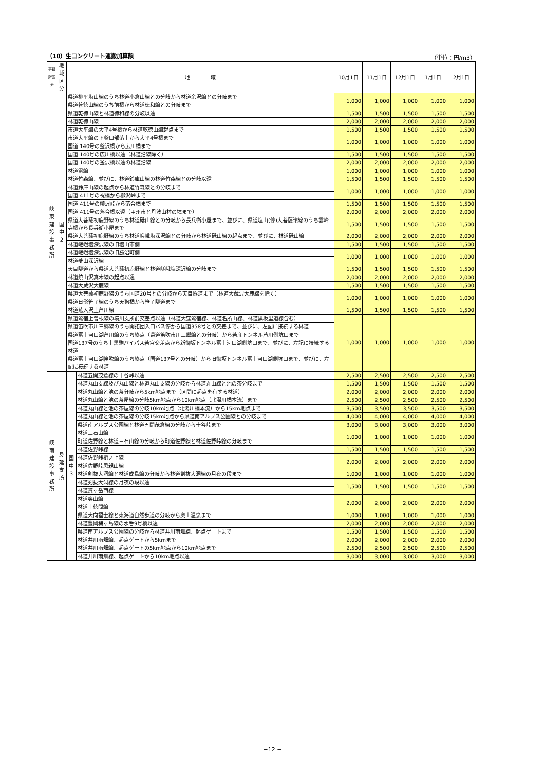（10）生コンクリート運搬加算額 （単位：円/m3）
| 事務所区分 | 地域 区分 | 地 域 | 10月1日 | 11月1日 | 12月1日 | 1月1日 | 2月1日 |
| --- | --- | --- | --- | --- | --- | --- | --- |
| 峡 東 建 設 事 務 所 | 国 中 2 | 県道柳平塩山線のうち林道小倉山線との分岐から林道余沢線との分岐まで | 1,000 | 1,000 | 1,000 | 1,000 | 1,000 |
| | | 県道乾徳山線のうち前橋から林道徳和線との分岐まで | | | | | |
| | | 県道乾徳山線と林道徳和線の分岐以遠 | 1,500 | 1,500 | 1,500 | 1,500 | 1,500 |
| | | 林道乾徳山線 | 2,000 | 2,000 | 2,000 | 2,000 | 2,000 |
| | | 市道大平線の大平4号橋から林道乾徳山線起点まで | 1,500 | 1,500 | 1,500 | 1,500 | 1,500 |
| | | 市道大平線の下釜口部落上から大平4号橋まで | 1,000 | 1,000 | 1,000 | 1,000 | 1,000 |
| | | 国道 140号の釜沢橋から広川橋まで | | | | | |
| | | 国道 140号の広川橋以遠（林道沿線除く） | 1,500 | 1,500 | 1,500 | 1,500 | 1,500 |
| | | 国道 140号の釜沢橋以遠の林道沿線 | 2,000 | 2,000 | 2,000 | 2,000 | 2,000 |
| | | 林道雷線 | 1,000 | 1,000 | 1,000 | 1,000 | 1,000 |
| | | 林道竹森線、並びに、林道鈴庫山線の林道竹森線との分岐以遠 | 1,500 | 1,500 | 1,500 | 1,500 | 1,500 |
| | | 林道鈴庫山線の起点から林道竹森線との分岐まで | 1,000 | 1,000 | 1,000 | 1,000 | 1,000 |
| | | 国道 411号の祝橋から柳沢峠まで | | | | | |
| | | 国道 411号の柳沢峠から落合橋まで | 1,500 | 1,500 | 1,500 | 1,500 | 1,500 |
| | | 国道 411号の落合橋以遠（甲州市と丹波山村の境まで） | 2,000 | 2,000 | 2,000 | 2,000 | 2,000 |
| | | 県道大菩薩初鹿野線のうち林道砥山線との分岐から長兵衛小屋まで、並びに、県道塩山(停)大菩薩嶺線のうち雲峰寺橋から長兵衛小屋まで | 1,500 | 1,500 | 1,500 | 1,500 | 1,500 |
| | | 県道大菩薩初鹿野線のうち林道嵯峨塩深沢線との分岐から林道砥山線の起点まで、並びに、林道砥山線 | 2,000 | 2,000 | 2,000 | 2,000 | 2,000 |
| | | 林道嵯峨塩深沢線の旧塩山市側 | 1,500 | 1,500 | 1,500 | 1,500 | 1,500 |
| | | 林道嵯峨塩深沢線の旧勝沼町側 | 1,000 | 1,000 | 1,000 | 1,000 | 1,000 |
| | | 林道菱山深沢線 | | | | | |
| | | 天目隧道から県道大菩薩初鹿野線と林道嵯峨塩深沢線の分岐まで | 1,500 | 1,500 | 1,500 | 1,500 | 1,500 |
| | | 林道焼山沢真木線の起点以遠 | 2,000 | 2,000 | 2,000 | 2,000 | 2,000 |
| | | 林道大蔵沢大鹿線 | 1,500 | 1,500 | 1,500 | 1,500 | 1,500 |
| | | 県道大菩薩初鹿野線のうち国道20号との分岐から天目隧道まで（林道大蔵沢大鹿線を除く） | 1,000 | 1,000 | 1,000 | 1,000 | 1,000 |
| | | 県道日影笹子線のうち天狗橋から笹子隧道まで | | | | | |
| | | 林道蕪入沢上芦川線 | 1,500 | 1,500 | 1,500 | 1,500 | 1,500 |
| | | 県道鶯宿上曽根線の境川支所前交差点以遠（林道大窪鶯宿線、林道名所山線、林道黒坂里道線含む） | 1,000 | 1,000 | 1,000 | 1,000 | 1,000 |
| | | 県道笛吹市川三郷線のうち開拓団入口バス停から国道358号との交差まで、並びに、左記に接続する林道 | | | | | |
| | | 県道富士河口湖芦川線のうち終点（県道笛吹市川三郷線との分岐）から若彦トンネル芦川側坑口まで | | | | | |
| | | 国道137号のうち上黒駒バイパス若宮交差点から新御坂トンネル富士河口湖側坑口まで、並びに、左記に接続する林道 | | | | | |
| | | 県道富士河口湖笛吹線のうち終点（国道137号との分岐）から旧御坂トンネル富士河口湖側坑口まで、並びに、左記に接続する林道 | | | | | |
| 峡 南 建 設 事 務 所 | 身 延 支 所 | 国 中 3 | 林道五開茂倉線の十谷峠以遠 | 2,500 | 2,500 | 2,500 | 2,500 | 2,500 |
| | | | 林道丸山支線及び丸山線と林道丸山支線の分岐から林道丸山線と池の茶分岐まで | 1,500 | 1,500 | 1,500 | 1,500 | 1,500 |
| | | | 林道丸山線と池の茶分岐から5km地点まで（区間に起点を有する林道） | 2,000 | 2,000 | 2,000 | 2,000 | 2,000 |
| | | | 林道丸山線と池の茶屋線の分岐5km地点から10km地点（北湯川橋本流）まで | 2,500 | 2,500 | 2,500 | 2,500 | 2,500 |
| | | | 林道丸山線と池の茶屋線の分岐10km地点（北湯川橋本流）から15km地点まで | 3,500 | 3,500 | 3,500 | 3,500 | 3,500 |
| | | | 林道丸山線と池の茶屋線の分岐15km地点から県道南アルプス公園線との分岐まで | 4,000 | 4,000 | 4,000 | 4,000 | 4,000 |
| | | | 県道南アルプス公園線と林道五開茂倉線の分岐から十谷峠まで | 3,000 | 3,000 | 3,000 | 3,000 | 3,000 |
| | | | 林道三石山線 | 1,000 | 1,000 | 1,000 | 1,000 | 1,000 |
| | | | 町道佐野線と林道三石山線の分岐から町道佐野線と林道佐野峠線の分岐まで | | | | | |
| | | | 林道佐野峠線 | 1,500 | 1,500 | 1,500 | 1,500 | 1,500 |
| | | | 林道佐野峠樋ノ上線 | 2,000 | 2,000 | 2,000 | 2,000 | 2,000 |
| | | | 林道佐野峠思親山線 | | | | | |
| | | | 林道剣抜大洞線と林道成島線の分岐から林道剣抜大洞線の月夜の段まで | 1,000 | 1,000 | 1,000 | 1,000 | 1,000 |
| | | | 林道剣抜大洞線の月夜の段以遠 | 1,500 | 1,500 | 1,500 | 1,500 | 1,500 |
| | | | 林道貫ヶ岳西線 | | | | | |
| | | | 林道奥山線 | 2,000 | 2,000 | 2,000 | 2,000 | 2,000 |
| | | | 林道上徳間線 | | | | | |
| | | | 県道大向福士線と東海道自然歩道の分岐から奥山温泉まで | 1,000 | 1,000 | 1,000 | 1,000 | 1,000 |
| | | | 林道豊岡梅ヶ島線の水呑9号橋以遠 | 2,000 | 2,000 | 2,000 | 2,000 | 2,000 |
| | | | 県道南アルプス公園線の分岐から林道井川雨畑線、起点ゲートまで | 1,500 | 1,500 | 1,500 | 1,500 | 1,500 |
| | | | 林道井川雨畑線、起点ゲートから5kmまで | 2,000 | 2,000 | 2,000 | 2,000 | 2,000 |
| | | | 林道井川雨畑線、起点ゲートの5km地点から10km地点まで | 2,500 | 2,500 | 2,500 | 2,500 | 2,500 |
| | | | 林道井川雨畑線、起点ゲートから10km地点以遠 | 3,000 | 3,000 | 3,000 | 3,000 | 3,000 |
−12 −